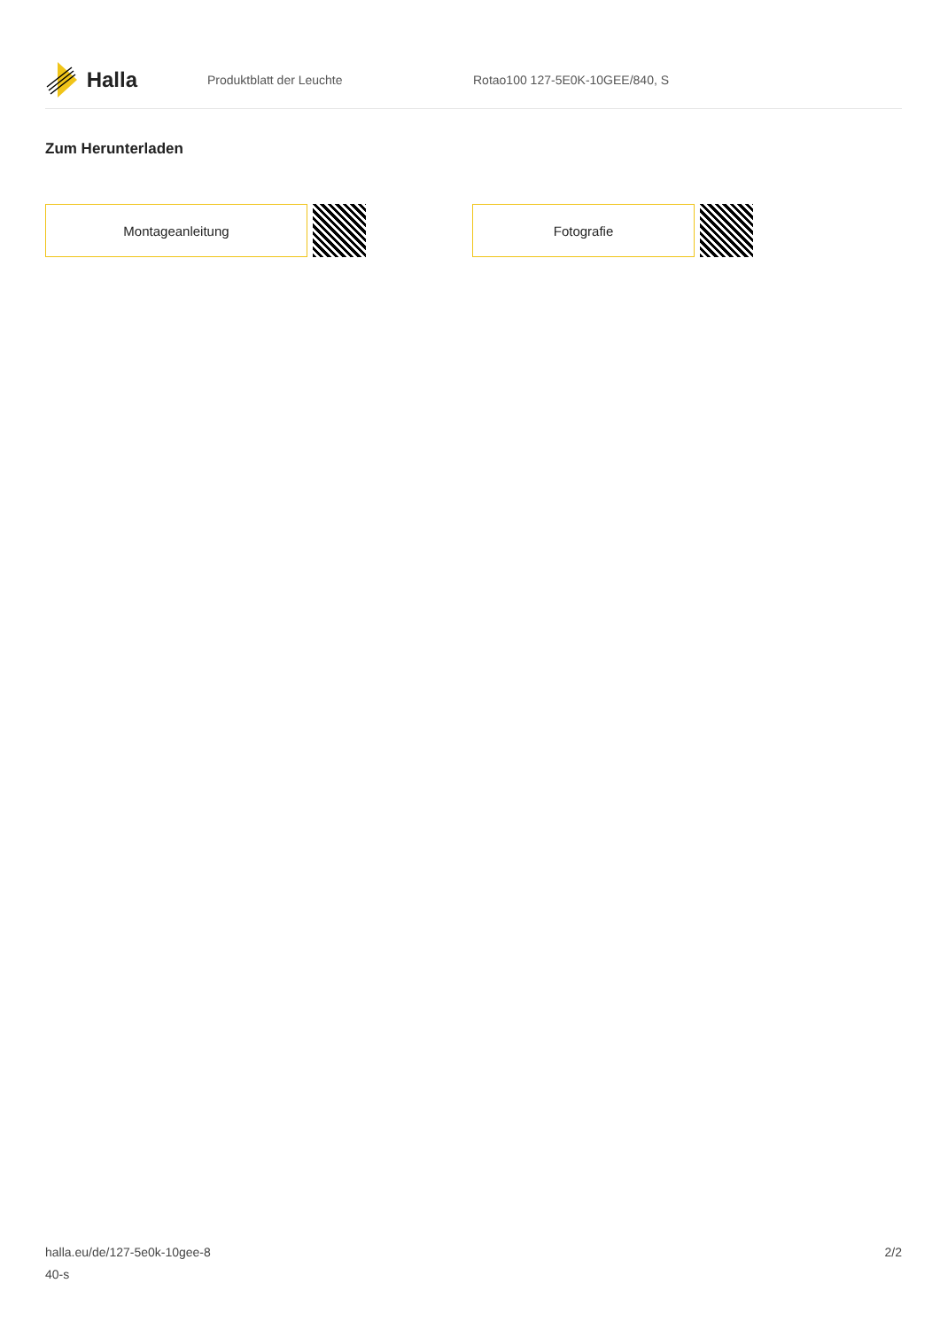Halla
Produktblatt der Leuchte Rotao100 127-5E0K-10GEE/840, S
Zum Herunterladen
Montageanleitung Fotografie
halla.eu/de/127-5e0k-10gee-8
40-s
2/2